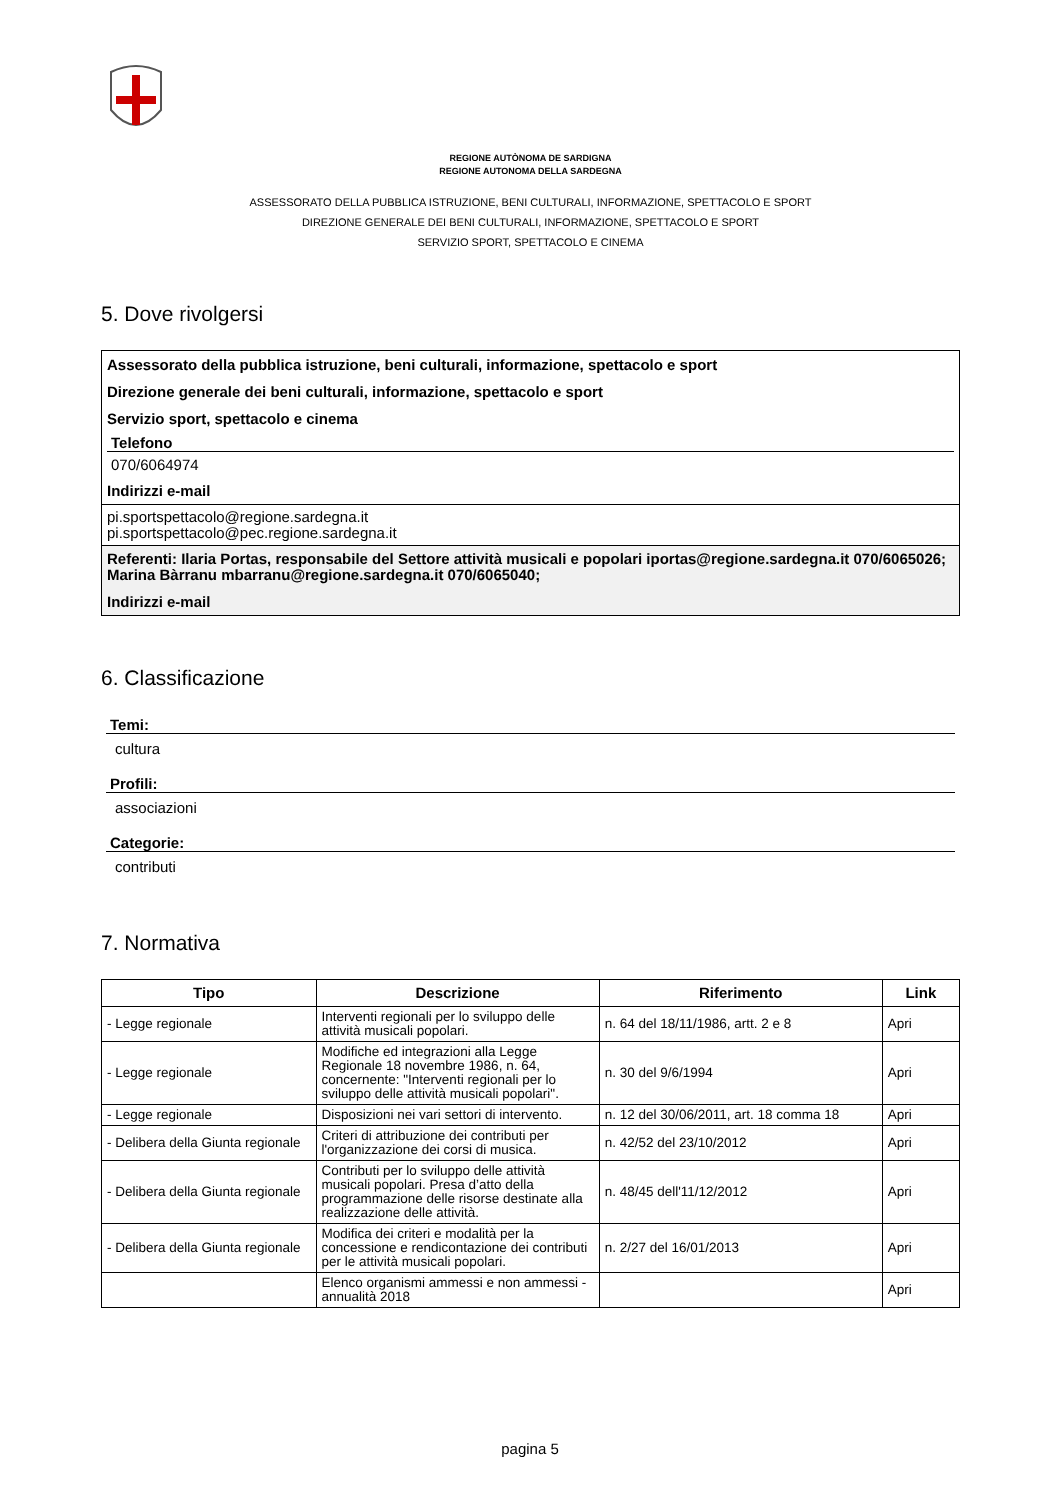REGIONE AUTÒNOMA DE SARDIGNA
REGIONE AUTONOMA DELLA SARDEGNA
ASSESSORATO DELLA PUBBLICA ISTRUZIONE, BENI CULTURALI, INFORMAZIONE, SPETTACOLO E SPORT
DIREZIONE GENERALE DEI BENI CULTURALI, INFORMAZIONE, SPETTACOLO E SPORT
SERVIZIO SPORT, SPETTACOLO E CINEMA
5. Dove rivolgersi
Assessorato della pubblica istruzione, beni culturali, informazione, spettacolo e sport
Direzione generale dei beni culturali, informazione, spettacolo e sport
Servizio sport, spettacolo e cinema
Telefono
070/6064974
Indirizzi e-mail
pi.sportspettacolo@regione.sardegna.it
pi.sportspettacolo@pec.regione.sardegna.it
Referenti: Ilaria Portas, responsabile del Settore attività musicali e popolari iportas@regione.sardegna.it 070/6065026; Marina Bàrranu mbarranu@regione.sardegna.it 070/6065040;
Indirizzi e-mail
6. Classificazione
Temi:
cultura
Profili:
associazioni
Categorie:
contributi
7. Normativa
| Tipo | Descrizione | Riferimento | Link |
| --- | --- | --- | --- |
| - Legge regionale | Interventi regionali per lo sviluppo delle attività musicali popolari. | n. 64 del 18/11/1986, artt. 2 e 8 | Apri |
| - Legge regionale | Modifiche ed integrazioni alla Legge Regionale 18 novembre 1986, n. 64, concernente: "Interventi regionali per lo sviluppo delle attività musicali popolari". | n. 30 del 9/6/1994 | Apri |
| - Legge regionale | Disposizioni nei vari settori di intervento. | n. 12 del 30/06/2011, art. 18 comma 18 | Apri |
| - Delibera della Giunta regionale | Criteri di attribuzione dei contributi per l'organizzazione dei corsi di musica. | n. 42/52 del 23/10/2012 | Apri |
| - Delibera della Giunta regionale | Contributi per lo sviluppo delle attività musicali popolari. Presa d’atto della programmazione delle risorse destinate alla realizzazione delle attività. | n. 48/45 dell'11/12/2012 | Apri |
| - Delibera della Giunta regionale | Modifica dei criteri e modalità per la concessione e rendicontazione dei contributi per le attività musicali popolari. | n. 2/27 del 16/01/2013 | Apri |
| | Elenco organismi ammessi e non ammessi - annualità 2018 | | Apri |
pagina 5